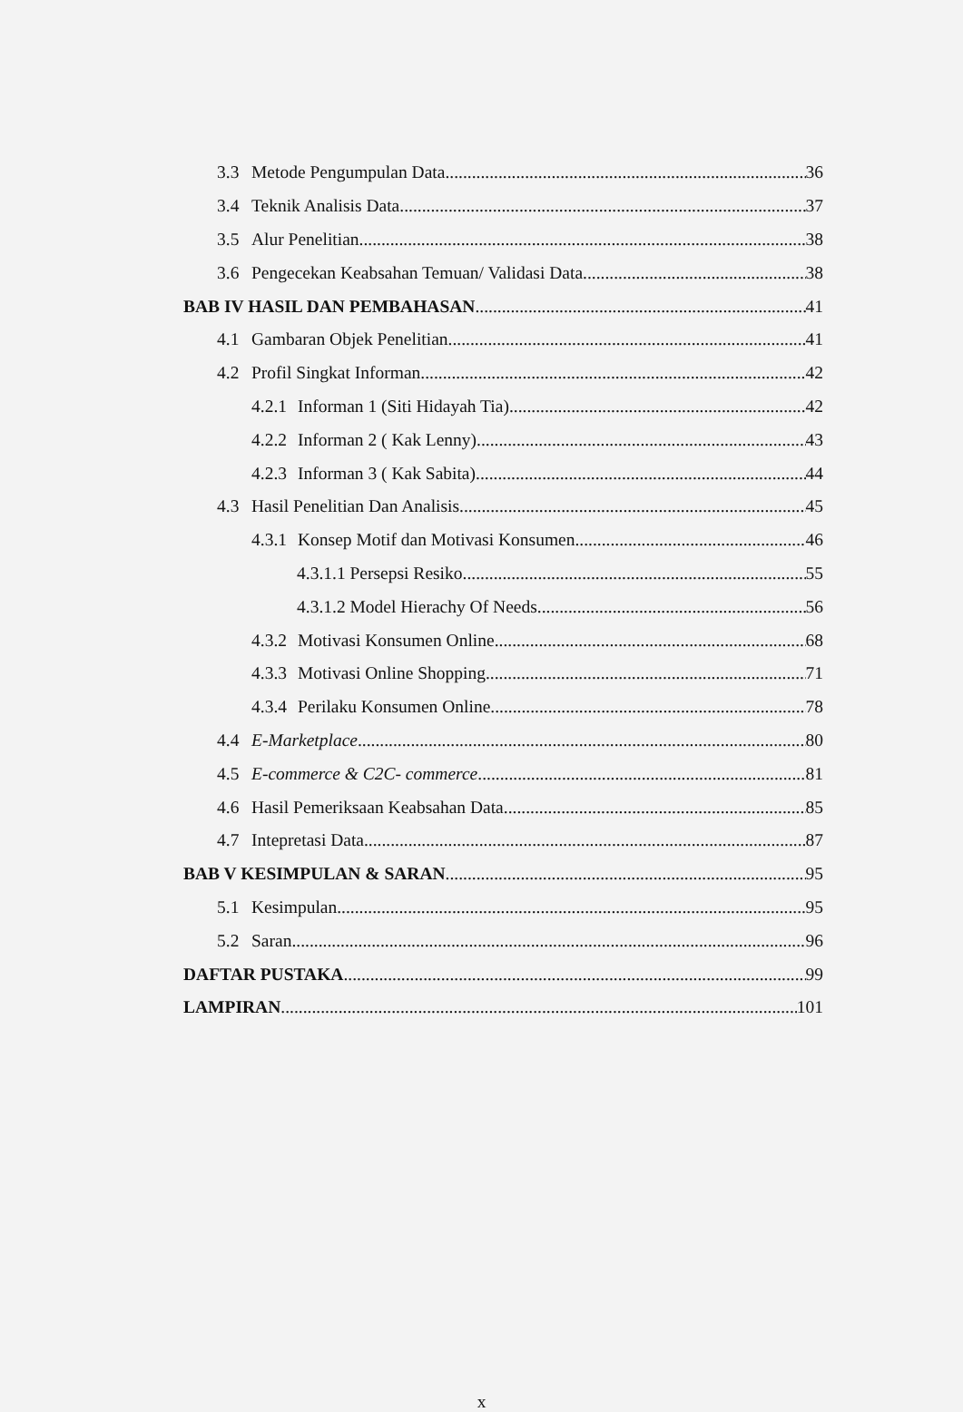3.3 Metode Pengumpulan Data 36
3.4 Teknik Analisis Data 37
3.5 Alur Penelitian 38
3.6 Pengecekan Keabsahan Temuan/ Validasi Data 38
BAB IV HASIL DAN PEMBAHASAN 41
4.1 Gambaran Objek Penelitian 41
4.2 Profil Singkat Informan 42
4.2.1 Informan 1 (Siti Hidayah Tia) 42
4.2.2 Informan 2 ( Kak Lenny) 43
4.2.3 Informan 3 ( Kak Sabita) 44
4.3 Hasil Penelitian Dan Analisis 45
4.3.1 Konsep Motif dan Motivasi Konsumen 46
4.3.1.1 Persepsi Resiko 55
4.3.1.2 Model Hierachy Of Needs 56
4.3.2 Motivasi Konsumen Online 68
4.3.3 Motivasi Online Shopping 71
4.3.4 Perilaku Konsumen Online 78
4.4 E-Marketplace 80
4.5 E-commerce & C2C- commerce 81
4.6 Hasil Pemeriksaan Keabsahan Data 85
4.7 Intepretasi Data 87
BAB V KESIMPULAN & SARAN 95
5.1 Kesimpulan 95
5.2 Saran 96
DAFTAR PUSTAKA 99
LAMPIRAN 101
x